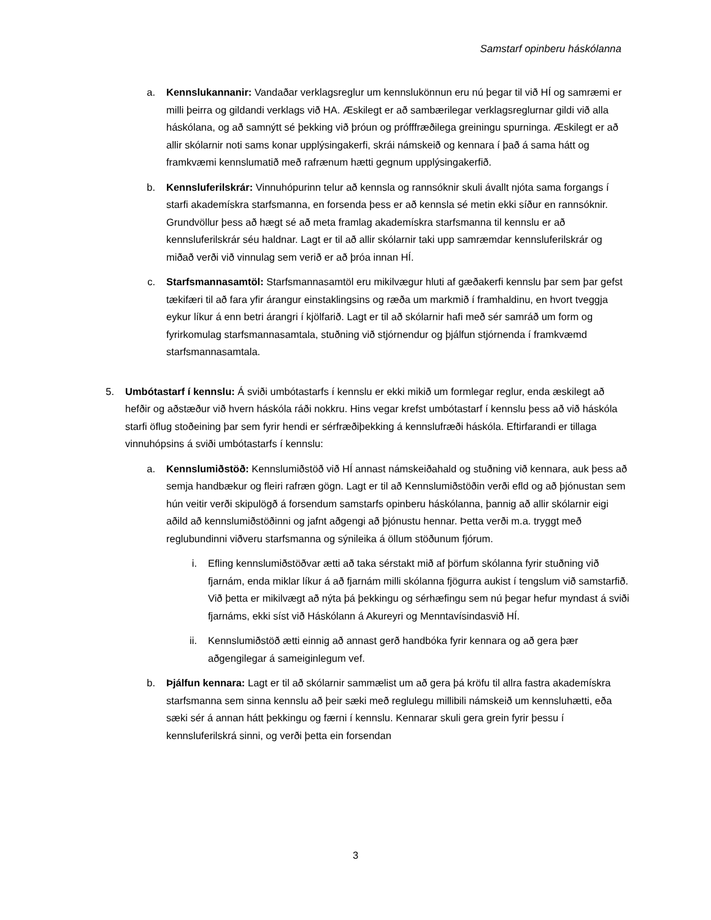Samstarf opinberu háskólanna
a. Kennslukannanir: Vandaðar verklagsreglur um kennslukönnun eru nú þegar til við HÍ og samræmi er milli þeirra og gildandi verklags við HA. Æskilegt er að sambærilegar verklagsreglurnar gildi við alla háskólana, og að samnýtt sé þekking við þróun og prófffræðilega greiningu spurninga. Æskilegt er að allir skólarnir noti sams konar upplýsingakerfi, skrái námskeið og kennara í það á sama hátt og framkvæmi kennslumatið með rafrænum hætti gegnum upplýsingakerfið.
b. Kennsluferilskrár: Vinnuhópurinn telur að kennsla og rannsóknir skuli ávallt njóta sama forgangs í starfi akademískra starfsmanna, en forsenda þess er að kennsla sé metin ekki síður en rannsóknir. Grundvöllur þess að hægt sé að meta framlag akademískra starfsmanna til kennslu er að kennsluferilskrár séu haldnar. Lagt er til að allir skólarnir taki upp samræmdar kennsluferilskrár og miðað verði við vinnulag sem verið er að þróa innan HÍ.
c. Starfsmannasamtöl: Starfsmannasamtöl eru mikilvægur hluti af gæðakerfi kennslu þar sem þar gefst tækifæri til að fara yfir árangur einstaklingsins og ræða um markmið í framhaldinu, en hvort tveggja eykur líkur á enn betri árangri í kjölfarið. Lagt er til að skólarnir hafi með sér samráð um form og fyrirkomulag starfsmannasamtala, stuðning við stjórnendur og þjálfun stjórnenda í framkvæmd starfsmannasamtala.
5. Umbótastarf í kennslu: Á sviði umbótastarfs í kennslu er ekki mikið um formlegar reglur, enda æskilegt að hefðir og aðstæður við hvern háskóla ráði nokkru. Hins vegar krefst umbótastarf í kennslu þess að við háskóla starfi öflug stoðeining þar sem fyrir hendi er sérfræðiþekking á kennslufræði háskóla. Eftirfarandi er tillaga vinnuhópsins á sviði umbótastarfs í kennslu:
a. Kennslumiðstöð: Kennslumiðstöð við HÍ annast námskeiðahald og stuðning við kennara, auk þess að semja handbækur og fleiri rafræn gögn. Lagt er til að Kennslumiðstöðin verði efld og að þjónustan sem hún veitir verði skipulögð á forsendum samstarfs opinberu háskólanna, þannig að allir skólarnir eigi aðild að kennslumiðstöðinni og jafnt aðgengi að þjónustu hennar. Þetta verði m.a. tryggt með reglubundinni viðveru starfsmanna og sýnileika á öllum stöðunum fjórum.
i. Efling kennslumiðstöðvar ætti að taka sérstakt mið af þörfum skólanna fyrir stuðning við fjarnám, enda miklar líkur á að fjarnám milli skólanna fjögurra aukist í tengslum við samstarfið. Við þetta er mikilvægt að nýta þá þekkingu og sérhæfingu sem nú þegar hefur myndast á sviði fjarnáms, ekki síst við Háskólann á Akureyri og Menntavísindasvið HÍ.
ii. Kennslumiðstöð ætti einnig að annast gerð handbóka fyrir kennara og að gera þær aðgengilegar á sameiginlegum vef.
b. Þjálfun kennara: Lagt er til að skólarnir sammælist um að gera þá kröfu til allra fastra akademískra starfsmanna sem sinna kennslu að þeir sæki með reglulegu millibili námskeið um kennsluhætti, eða sæki sér á annan hátt þekkingu og færni í kennslu. Kennarar skuli gera grein fyrir þessu í kennsluferilskrá sinni, og verði þetta ein forsendan
3